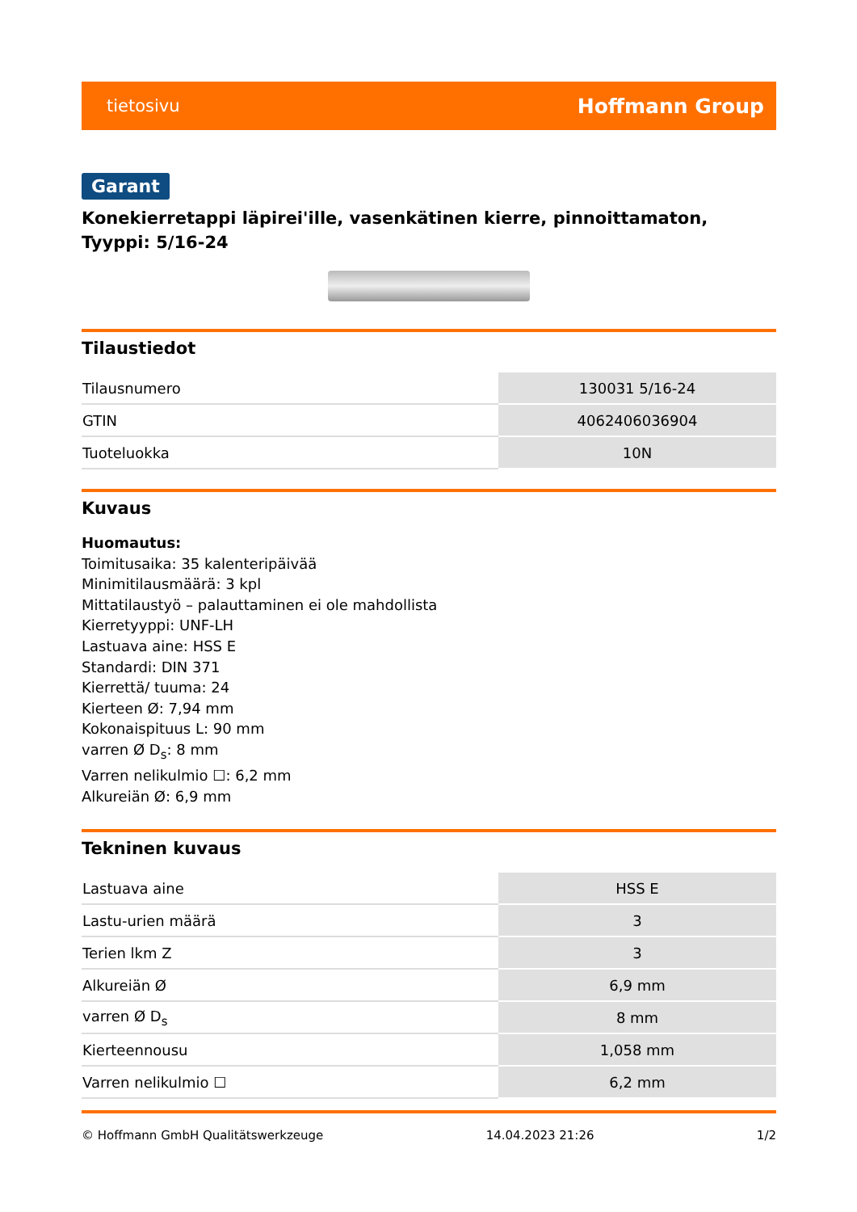tietosivu Hoffmann Group
Garant
Konekierretappi läpirei'ille, vasenkätinen kierre, pinnoittamaton, Tyyppi: 5/16-24
Tilaustiedot
| Tilausnumero | 130031 5/16-24 |
| GTIN | 4062406036904 |
| Tuoteluokka | 10N |
Kuvaus
Huomautus:
Toimitusaika: 35 kalenteripäivää
Minimitilausmäärä: 3 kpl
Mittatilaustyö – palauttaminen ei ole mahdollista
Kierretyyppi: UNF-LH
Lastuava aine: HSS E
Standardi: DIN 371
Kierrettä/ tuuma: 24
Kierteen Ø: 7,94 mm
Kokonaispituus L: 90 mm
varren Ø D<sub>s</sub>: 8 mm
Varren nelikulmio ☐: 6,2 mm
Alkureiän Ø: 6,9 mm
Tekninen kuvaus
| Lastuava aine | HSS E |
| Lastu-urien määrä | 3 |
| Terien lkm Z | 3 |
| Alkureiän Ø | 6,9 mm |
| varren Ø D<sub>s</sub> | 8 mm |
| Kierteennousu | 1,058 mm |
| Varren nelikulmio ☐ | 6,2 mm |
© Hoffmann GmbH Qualitätswerkzeuge 14.04.2023 21:26 1/2